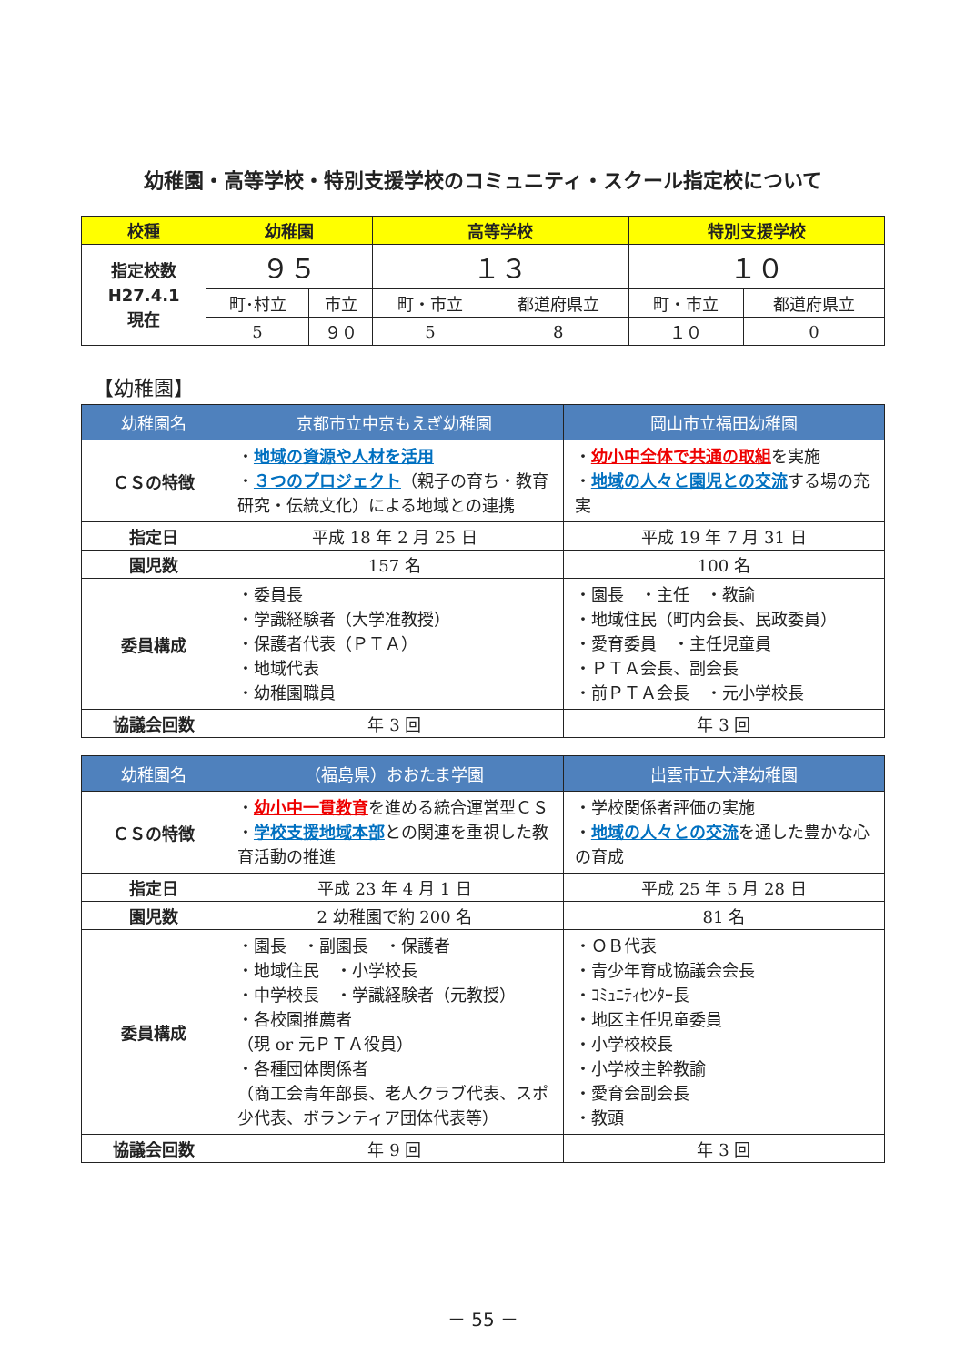幼稚園・高等学校・特別支援学校のコミュニティ・スクール指定校について
| 校種 | 幼稚園 | | 高等学校 | | 特別支援学校 | |
| --- | --- | --- | --- | --- | --- | --- |
| 指定校数 H27.4.1 現在 | ９５ | | １３ | | １０ | |
| | 町･村立 | 市立 | 町・市立 | 都道府県立 | 町・市立 | 都道府県立 |
| | 5 | ９０ | 5 | 8 | １０ | 0 |
【幼稚園】
| 幼稚園名 | 京都市立中京もえぎ幼稚園 | 岡山市立福田幼稚園 |
| --- | --- | --- |
| ＣＳの特徴 | ・ 地域の資源や人材を活用 ・ ３つのプロジェクト （親子の育ち・教育研究・伝統文化）による地域との連携 | ・ 幼小中全体で共通の取組 を実施 ・ 地域の人々と園児との交流 する場の充実 |
| 指定日 | 平成 18 年 2 月 25 日 | 平成 19 年 7 月 31 日 |
| 園児数 | 157 名 | 100 名 |
| 委員構成 | ・委員長 ・学識経験者（大学准教授） ・保護者代表（ＰＴＡ） ・地域代表 ・幼稚園職員 | ・園長 ・主任 ・教諭 ・地域住民（町内会長、民政委員） ・愛育委員 ・主任児童員 ・ＰＴＡ会長、副会長 ・前ＰＴＡ会長 ・元小学校長 |
| 協議会回数 | 年 3 回 | 年 3 回 |
| 幼稚園名 | （福島県）おおたま学園 | 出雲市立大津幼稚園 |
| --- | --- | --- |
| ＣＳの特徴 | ・ 幼小中一貫教育 を進める統合運営型ＣＳ ・ 学校支援地域本部 との関連を重視した教育活動の推進 | ・学校関係者評価の実施 ・ 地域の人々との交流 を通した豊かな心の育成 |
| 指定日 | 平成 23 年 4 月 1 日 | 平成 25 年 5 月 28 日 |
| 園児数 | 2 幼稚園で約 200 名 | 81 名 |
| 委員構成 | ・園長 ・副園長 ・保護者 ・地域住民 ・小学校長 ・中学校長 ・学識経験者（元教授） ・各校園推薦者 （現 or 元ＰＴＡ役員） ・各種団体関係者 （商工会青年部長、老人クラブ代表、スポ少代表、ボランティア団体代表等） | ・ＯＢ代表 ・青少年育成協議会会長 ・ｺﾐｭﾆﾃｨｾﾝﾀｰ長 ・地区主任児童委員 ・小学校校長 ・小学校主幹教諭 ・愛育会副会長 ・教頭 |
| 協議会回数 | 年 9 回 | 年 3 回 |
－ 55 －